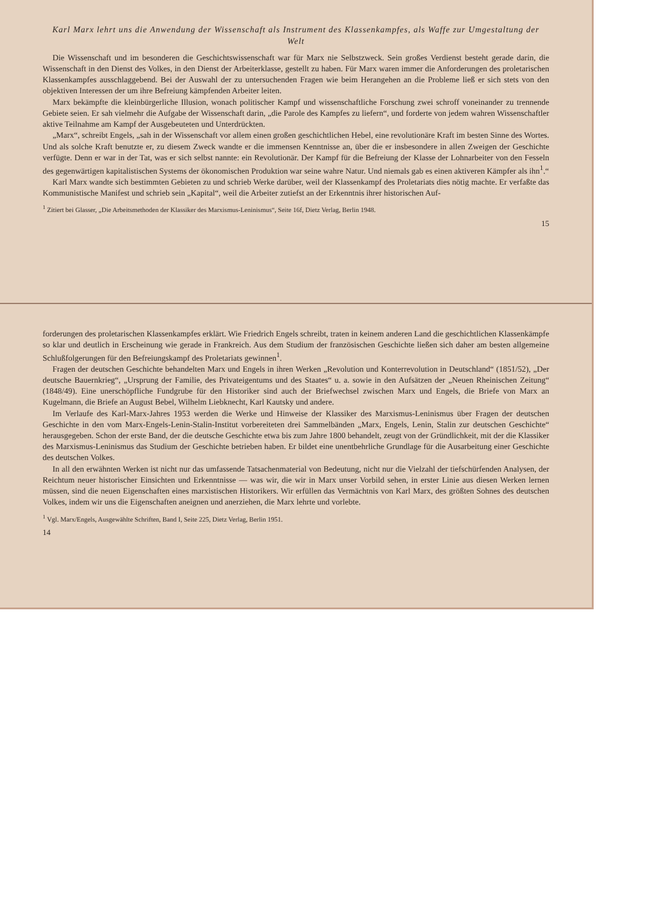forderungen des proletarischen Klassenkampfes erklärt. Wie Friedrich Engels schreibt, traten in keinem anderen Land die geschichtlichen Klassenkämpfe so klar und deutlich in Erscheinung wie gerade in Frankreich. Aus dem Studium der französischen Geschichte ließen sich daher am besten allgemeine Schlußfolgerungen für den Befreiungskampf des Proletariats gewinnen<sup>1</sup>.
Fragen der deutschen Geschichte behandelten Marx und Engels in ihren Werken „Revolution und Konterrevolution in Deutschland“ (1851/52), „Der deutsche Bauernkrieg“, „Ursprung der Familie, des Privateigentums und des Staates“ u. a. sowie in den Aufsätzen der „Neuen Rheinischen Zeitung“ (1848/49). Eine unerschöpfliche Fundgrube für den Historiker sind auch der Briefwechsel zwischen Marx und Engels, die Briefe von Marx an Kugelmann, die Briefe an August Bebel, Wilhelm Liebknecht, Karl Kautsky und andere.
Im Verlaufe des Karl-Marx-Jahres 1953 werden die Werke und Hinweise der Klassiker des Marxismus-Leninismus über Fragen der deutschen Geschichte in den vom Marx-Engels-Lenin-Stalin-Institut vorbereiteten drei Sammelbänden „Marx, Engels, Lenin, Stalin zur deutschen Geschichte“ herausgegeben. Schon der erste Band, der die deutsche Geschichte etwa bis zum Jahre 1800 behandelt, zeugt von der Gründlichkeit, mit der die Klassiker des Marxismus-Leninismus das Studium der Geschichte betrieben haben. Er bildet eine unentbehrliche Grundlage für die Ausarbeitung einer Geschichte des deutschen Volkes.
In all den erwähnten Werken ist nicht nur das umfassende Tatsachenmaterial von Bedeutung, nicht nur die Vielzahl der tiefschürfenden Analysen, der Reichtum neuer historischer Einsichten und Erkenntnisse — was wir, die wir in Marx unser Vorbild sehen, in erster Linie aus diesen Werken lernen müssen, sind die neuen Eigenschaften eines marxistischen Historikers. Wir erfüllen das Vermächtnis von Karl Marx, des größten Sohnes des deutschen Volkes, indem wir uns die Eigenschaften aneignen und anerziehen, die Marx lehrte und vorlebte.
<sup>1</sup> Vgl. Marx/Engels, Ausgewählte Schriften, Band I, Seite 225, Dietz Verlag, Berlin 1951.
14
Karl Marx lehrt uns die Anwendung der Wissenschaft als Instrument des Klassenkampfes, als Waffe zur Umgestaltung der Welt
Die Wissenschaft und im besonderen die Geschichtswissenschaft war für Marx nie Selbstzweck. Sein großes Verdienst besteht gerade darin, die Wissenschaft in den Dienst des Volkes, in den Dienst der Arbeiterklasse, gestellt zu haben. Für Marx waren immer die Anforderungen des proletarischen Klassenkampfes ausschlaggebend. Bei der Auswahl der zu untersuchenden Fragen wie beim Herangehen an die Probleme ließ er sich stets von den objektiven Interessen der um ihre Befreiung kämpfenden Arbeiter leiten.
Marx bekämpfte die kleinbürgerliche Illusion, wonach politischer Kampf und wissenschaftliche Forschung zwei schroff voneinander zu trennende Gebiete seien. Er sah vielmehr die Aufgabe der Wissenschaft darin, „die Parole des Kampfes zu liefern“, und forderte von jedem wahren Wissenschaftler aktive Teilnahme am Kampf der Ausgebeuteten und Unterdrückten.
„Marx“, schreibt Engels, „sah in der Wissenschaft vor allem einen großen geschichtlichen Hebel, eine revolutionäre Kraft im besten Sinne des Wortes. Und als solche Kraft benutzte er, zu diesem Zweck wandte er die immensen Kenntnisse an, über die er insbesondere in allen Zweigen der Geschichte verfügte. Denn er war in der Tat, was er sich selbst nannte: ein Revolutionär. Der Kampf für die Befreiung der Klasse der Lohnarbeiter von den Fesseln des gegenwärtigen kapitalistischen Systems der ökonomischen Produktion war seine wahre Natur. Und niemals gab es einen aktiveren Kämpfer als ihn<sup>1</sup>.“
Karl Marx wandte sich bestimmten Gebieten zu und schrieb Werke darüber, weil der Klassenkampf des Proletariats dies nötig machte. Er verfaßte das Kommunistische Manifest und schrieb sein „Kapital“, weil die Arbeiter zutiefst an der Erkenntnis ihrer historischen Auf-
<sup>1</sup> Zitiert bei Glasser, „Die Arbeitsmethoden der Klassiker des Marxismus-Leninismus“, Seite 16f, Dietz Verlag, Berlin 1948.
15